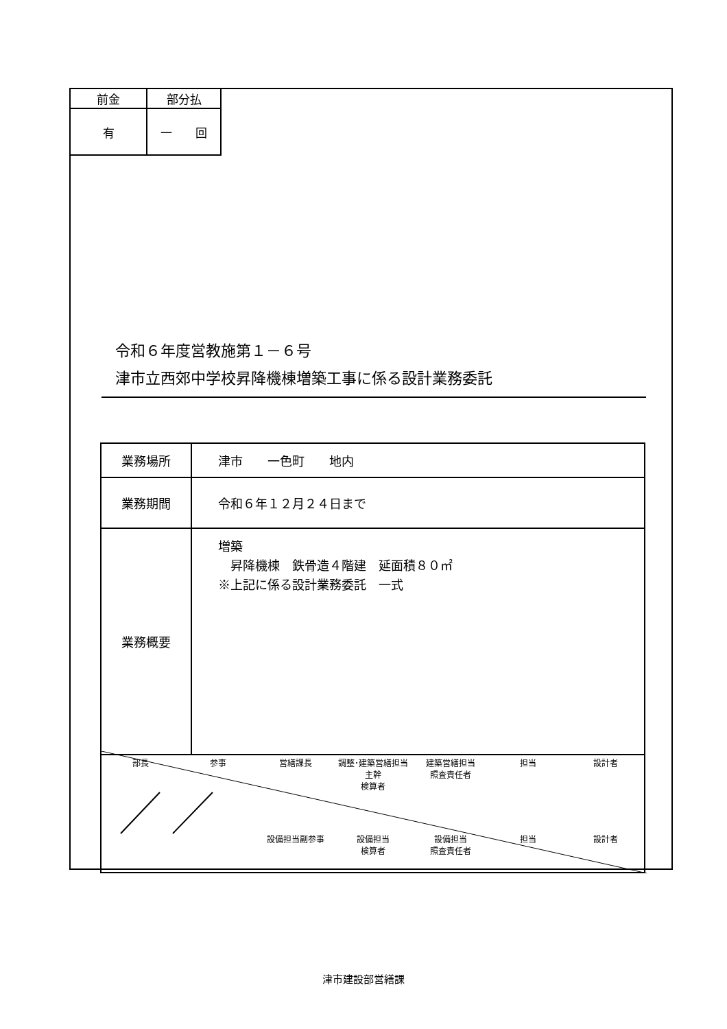| 前金 | 部分払 |
| 有 | 一 回 |
令和６年度営教施第１－６号
津市立西郊中学校昇降機棟増築工事に係る設計業務委託
| 業務場所 | 津市 一色町 地内 |
| 業務期間 | 令和６年１２月２４日まで |
| 業務概要 | 増築 昇降機棟 鉄骨造４階建 延面積８０㎡ ※上記に係る設計業務委託 一式 |
部長 参事 営繕課長 調整･建築営繕担当主幹
検算者
建築営繕担当
照査責任者
担当 設計者
設備担当副参事 設備担当
検算者
設備担当
照査責任者
担当 設計者
津市建設部営繕課